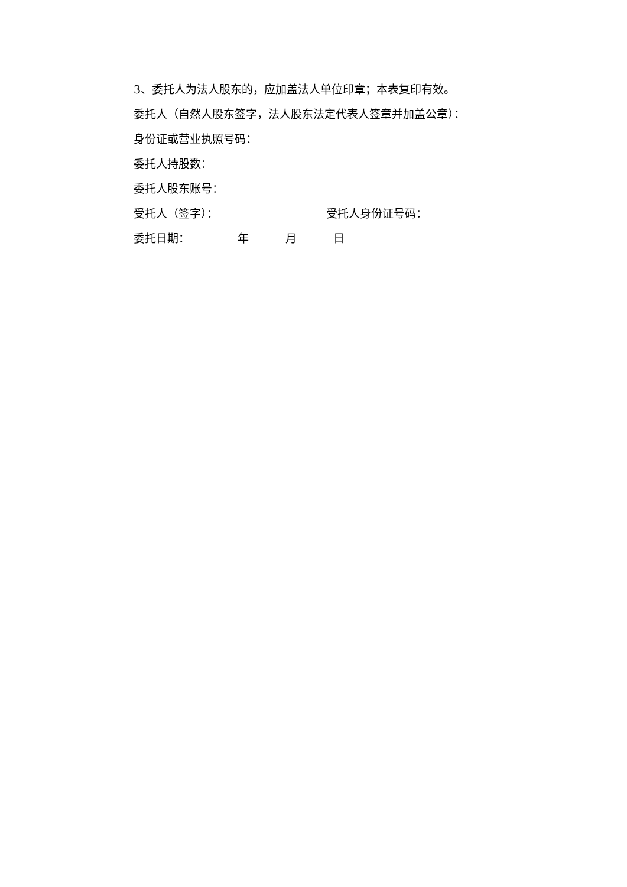3、委托人为法人股东的，应加盖法人单位印章；本表复印有效。
委托人（自然人股东签字，法人股东法定代表人签章并加盖公章）：
身份证或营业执照号码：
委托人持股数：
委托人股东账号：
受托人（签字）： 受托人身份证号码：
委托日期： 年 月 日